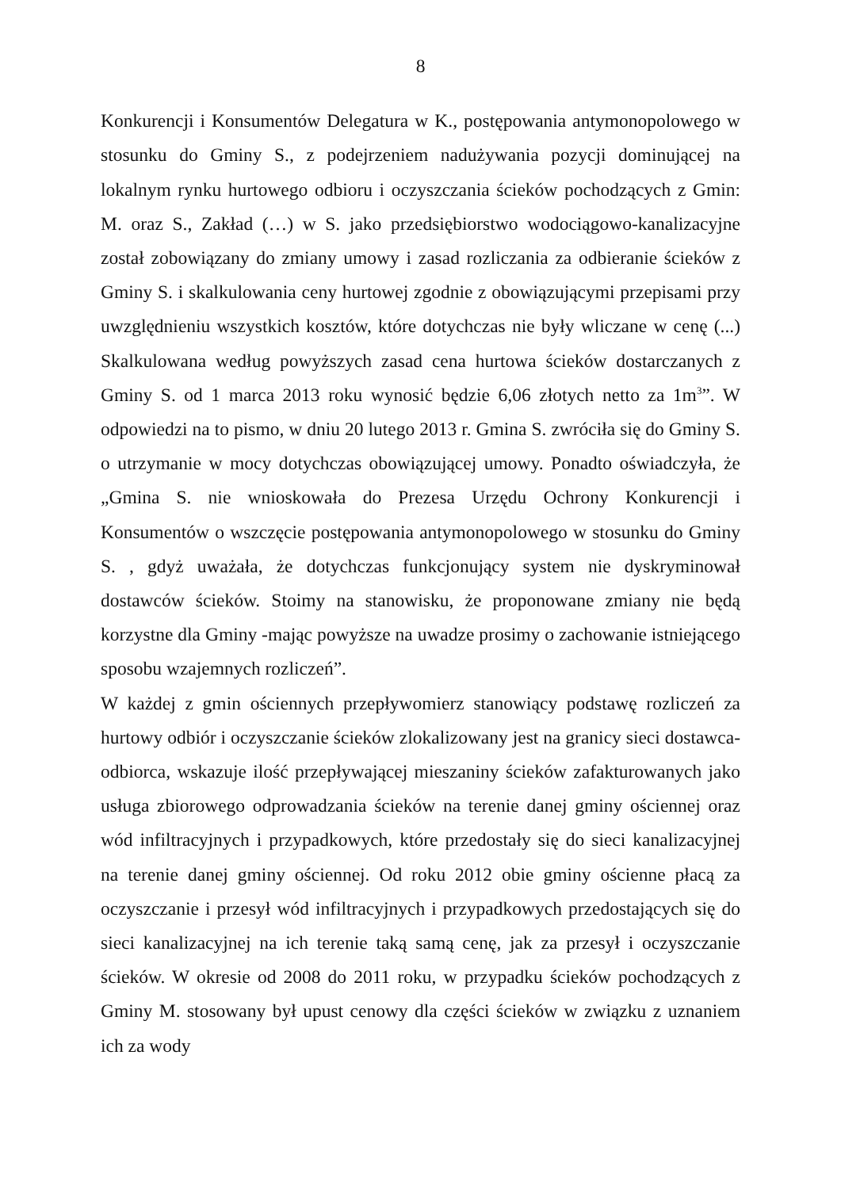8
Konkurencji i Konsumentów Delegatura w K., postępowania antymonopolowego w stosunku do Gminy S., z podejrzeniem nadużywania pozycji dominującej na lokalnym rynku hurtowego odbioru i oczyszczania ścieków pochodzących z Gmin: M. oraz S., Zakład (…) w S. jako przedsiębiorstwo wodociągowo-kanalizacyjne został zobowiązany do zmiany umowy i zasad rozliczania za odbieranie ścieków z Gminy S. i skalkulowania ceny hurtowej zgodnie z obowiązującymi przepisami przy uwzględnieniu wszystkich kosztów, które dotychczas nie były wliczane w cenę (...) Skalkulowana według powyższych zasad cena hurtowa ścieków dostarczanych z Gminy S. od 1 marca 2013 roku wynosić będzie 6,06 złotych netto za 1m<sup>3</sup>”. W odpowiedzi na to pismo, w dniu 20 lutego 2013 r. Gmina S. zwróciła się do Gminy S. o utrzymanie w mocy dotychczas obowiązującej umowy. Ponadto oświadczyła, że „Gmina S. nie wnioskowała do Prezesa Urzędu Ochrony Konkurencji i Konsumentów o wszczęcie postępowania antymonopolowego w stosunku do Gminy S. , gdyż uważała, że dotychczas funkcjonujący system nie dyskryminował dostawców ścieków. Stoimy na stanowisku, że proponowane zmiany nie będą korzystne dla Gminy -mając powyższe na uwadze prosimy o zachowanie istniejącego sposobu wzajemnych rozliczeń”.
W każdej z gmin ościennych przepływomierz stanowiący podstawę rozliczeń za hurtowy odbiór i oczyszczanie ścieków zlokalizowany jest na granicy sieci dostawca-odbiorca, wskazuje ilość przepływającej mieszaniny ścieków zafakturowanych jako usługa zbiorowego odprowadzania ścieków na terenie danej gminy ościennej oraz wód infiltracyjnych i przypadkowych, które przedostały się do sieci kanalizacyjnej na terenie danej gminy ościennej. Od roku 2012 obie gminy ościenne płacą za oczyszczanie i przesył wód infiltracyjnych i przypadkowych przedostających się do sieci kanalizacyjnej na ich terenie taką samą cenę, jak za przesył i oczyszczanie ścieków. W okresie od 2008 do 2011 roku, w przypadku ścieków pochodzących z Gminy M. stosowany był upust cenowy dla części ścieków w związku z uznaniem ich za wody